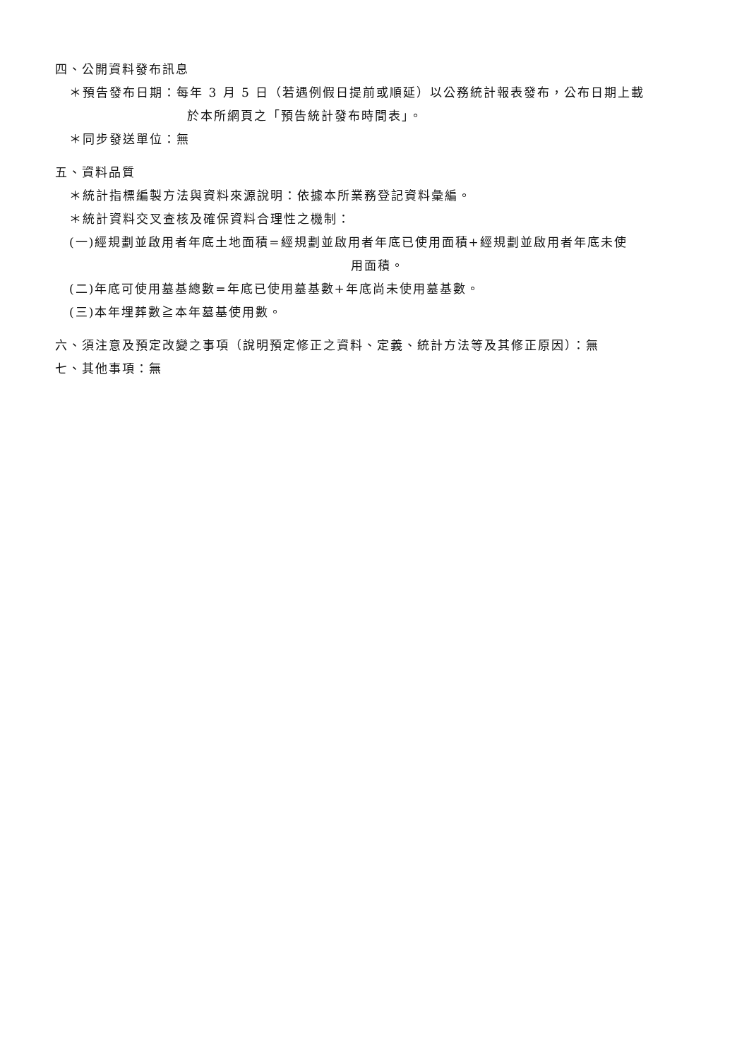四、公開資料發布訊息
＊預告發布日期：每年 3 月 5 日（若遇例假日提前或順延）以公務統計報表發布，公布日期上載
於本所網頁之「預告統計發布時間表」。
＊同步發送單位：無
五、資料品質
＊統計指標編製方法與資料來源說明：依據本所業務登記資料彙編。
＊統計資料交叉查核及確保資料合理性之機制：
(一)經規劃並啟用者年底土地面積=經規劃並啟用者年底已使用面積+經規劃並啟用者年底未使
用面積。
(二)年底可使用墓基總數=年底已使用墓基數+年底尚未使用墓基數。
(三)本年埋葬數≧本年墓基使用數。
六、須注意及預定改變之事項（說明預定修正之資料、定義、統計方法等及其修正原因）：無
七、其他事項：無